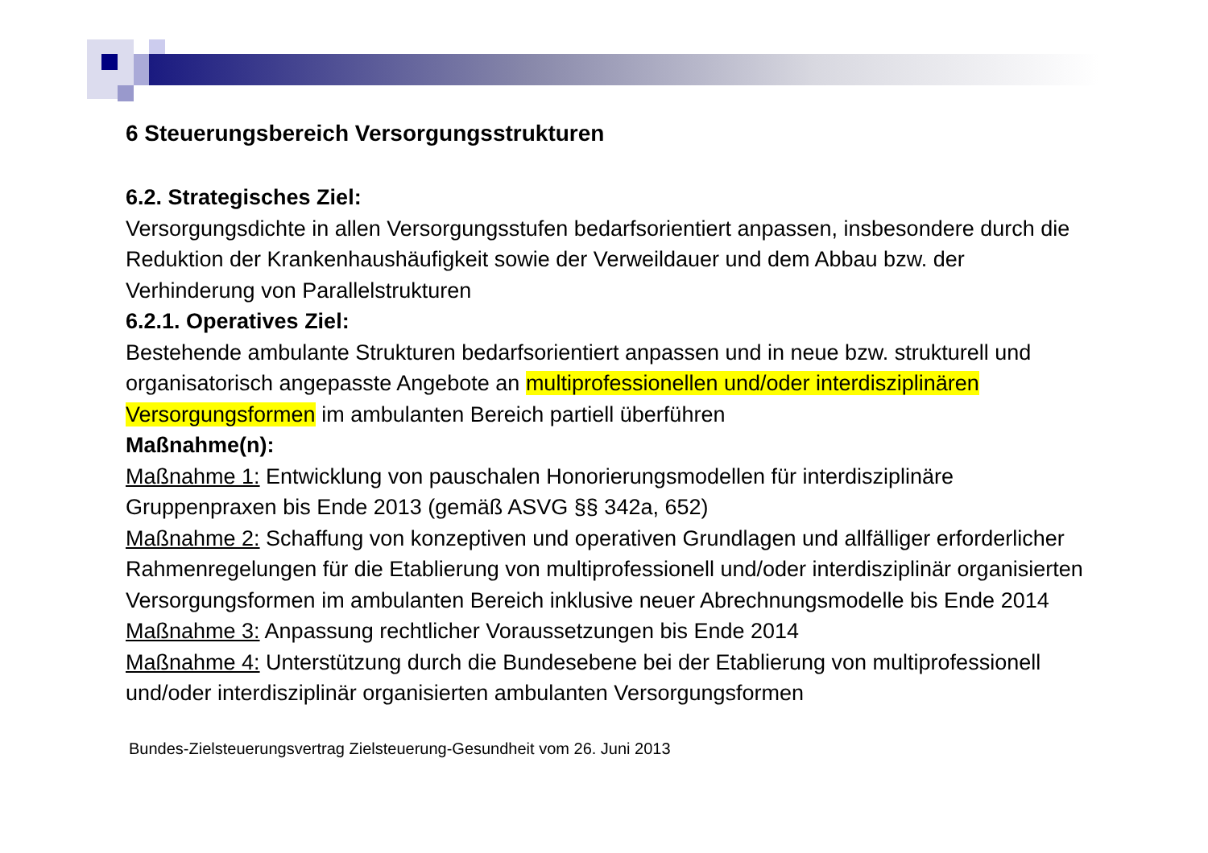6 Steuerungsbereich Versorgungsstrukturen
6.2. Strategisches Ziel:
Versorgungsdichte in allen Versorgungsstufen bedarfsorientiert anpassen, insbesondere durch die Reduktion der Krankenhaushäufigkeit sowie der Verweildauer und dem Abbau bzw. der Verhinderung von Parallelstrukturen
6.2.1. Operatives Ziel:
Bestehende ambulante Strukturen bedarfsorientiert anpassen und in neue bzw. strukturell und organisatorisch angepasste Angebote an multiprofessionellen und/oder interdisziplinären Versorgungsformen im ambulanten Bereich partiell überführen
Maßnahme(n):
Maßnahme 1: Entwicklung von pauschalen Honorierungsmodellen für interdisziplinäre Gruppenpraxen bis Ende 2013 (gemäß ASVG §§ 342a, 652)
Maßnahme 2: Schaffung von konzeptiven und operativen Grundlagen und allfälliger erforderlicher Rahmenregelungen für die Etablierung von multiprofessionell und/oder interdisziplinär organisierten Versorgungsformen im ambulanten Bereich inklusive neuer Abrechnungsmodelle bis Ende 2014
Maßnahme 3: Anpassung rechtlicher Voraussetzungen bis Ende 2014
Maßnahme 4: Unterstützung durch die Bundesebene bei der Etablierung von multiprofessionell und/oder interdisziplinär organisierten ambulanten Versorgungsformen
Bundes-Zielsteuerungsvertrag Zielsteuerung-Gesundheit vom 26. Juni 2013